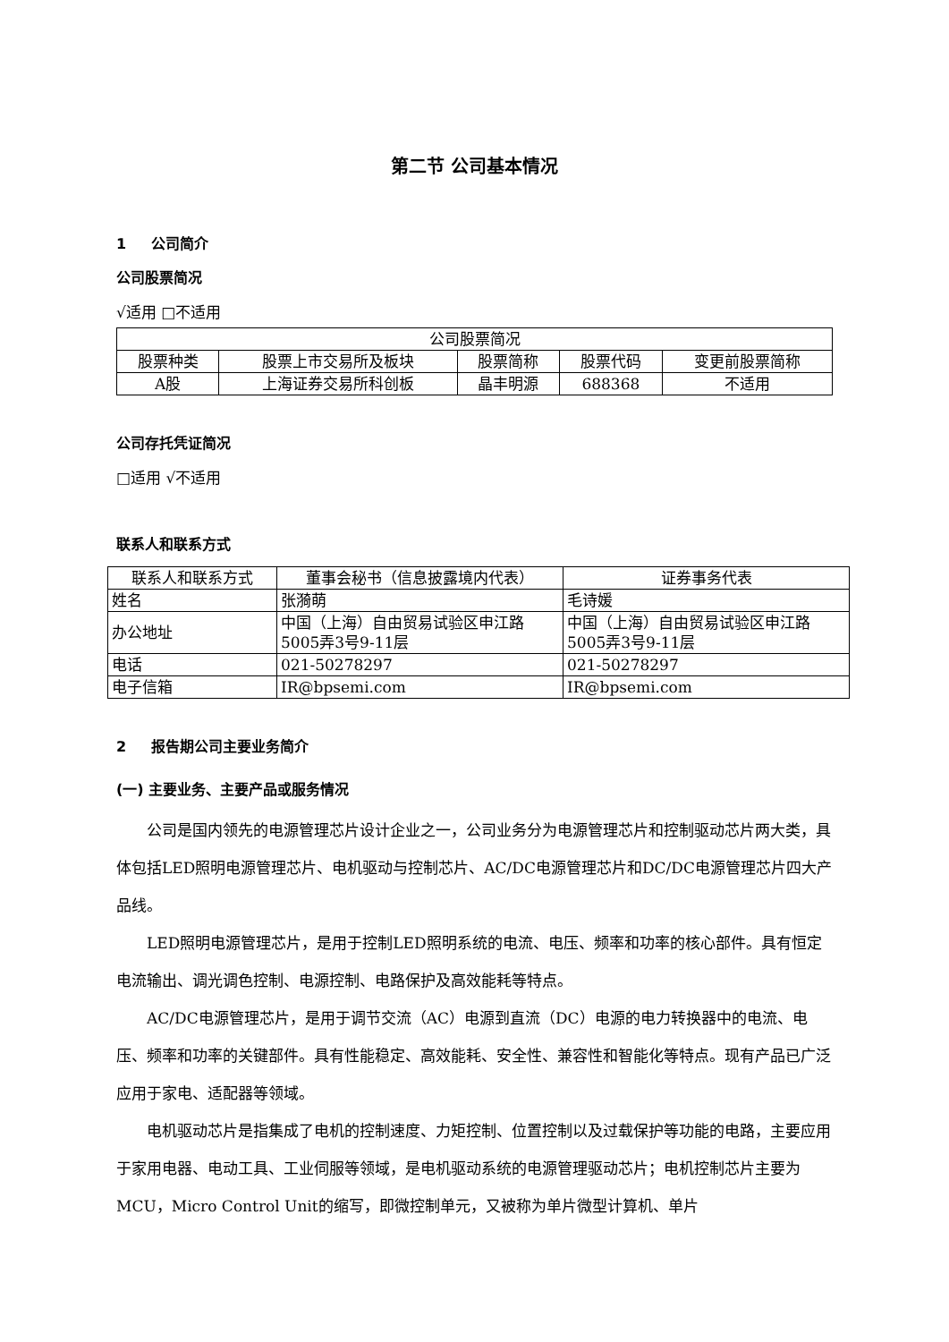第二节 公司基本情况
1 公司简介
公司股票简况
√适用 □不适用
| 公司股票简况 | | | | |
| 股票种类 | 股票上市交易所及板块 | 股票简称 | 股票代码 | 变更前股票简称 |
| A股 | 上海证券交易所科创板 | 晶丰明源 | 688368 | 不适用 |
公司存托凭证简况
□适用 √不适用
联系人和联系方式
| 联系人和联系方式 | 董事会秘书（信息披露境内代表） | 证券事务代表 |
| 姓名 | 张漪萌 | 毛诗媛 |
| 办公地址 | 中国（上海）自由贸易试验区申江路5005弄3号9-11层 | 中国（上海）自由贸易试验区申江路5005弄3号9-11层 |
| 电话 | 021-50278297 | 021-50278297 |
| 电子信箱 | IR@bpsemi.com | IR@bpsemi.com |
2 报告期公司主要业务简介
(一) 主要业务、主要产品或服务情况
公司是国内领先的电源管理芯片设计企业之一，公司业务分为电源管理芯片和控制驱动芯片两大类，具体包括LED照明电源管理芯片、电机驱动与控制芯片、AC/DC电源管理芯片和DC/DC电源管理芯片四大产品线。
LED照明电源管理芯片，是用于控制LED照明系统的电流、电压、频率和功率的核心部件。具有恒定电流输出、调光调色控制、电源控制、电路保护及高效能耗等特点。
AC/DC电源管理芯片，是用于调节交流（AC）电源到直流（DC）电源的电力转换器中的电流、电压、频率和功率的关键部件。具有性能稳定、高效能耗、安全性、兼容性和智能化等特点。现有产品已广泛应用于家电、适配器等领域。
电机驱动芯片是指集成了电机的控制速度、力矩控制、位置控制以及过载保护等功能的电路，主要应用于家用电器、电动工具、工业伺服等领域，是电机驱动系统的电源管理驱动芯片；电机控制芯片主要为MCU，Micro Control Unit的缩写，即微控制单元，又被称为单片微型计算机、单片